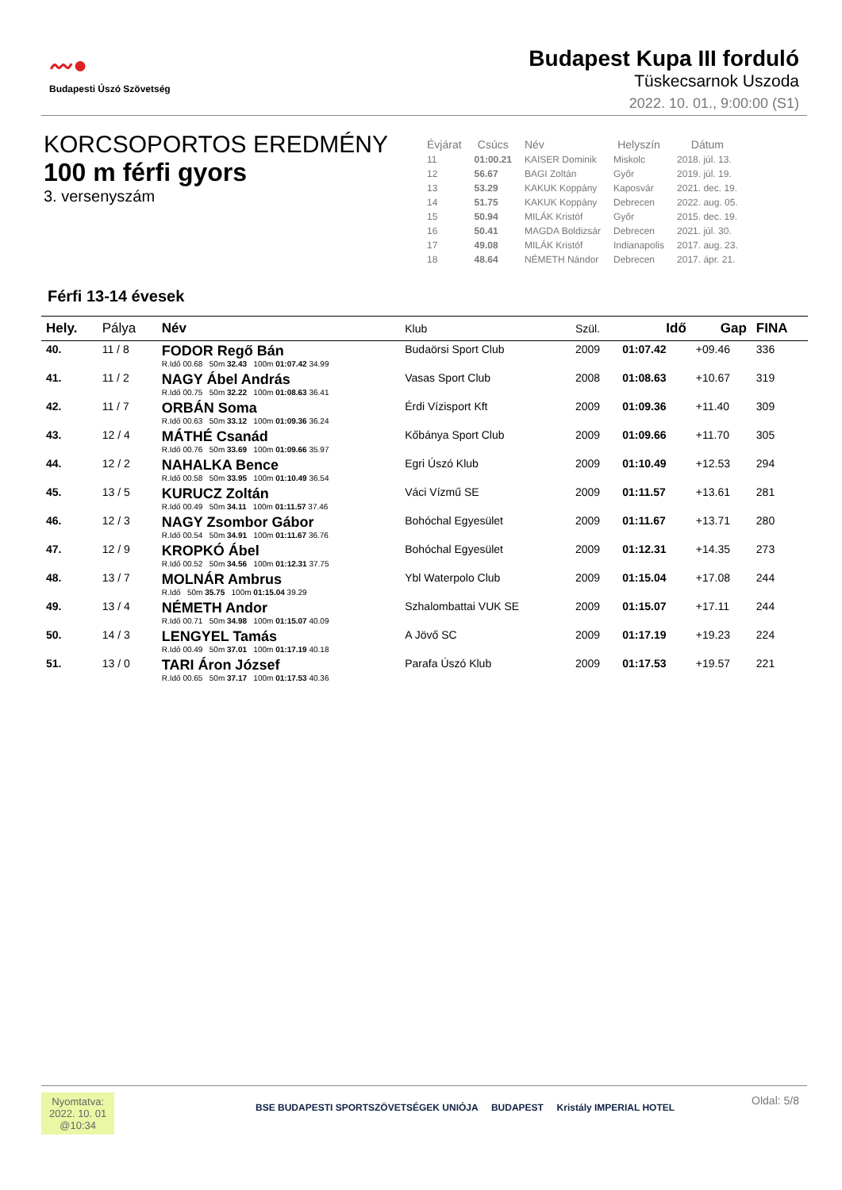〰●
Budapesti Úszó Szövetség
Budapest Kupa III forduló
Tüskecsarnok Uszoda
2022. 10. 01., 9:00:00 (S1)
KORCSOPORTOS EREDMÉNY
100 m férfi gyors
3. versenyszám
| Évjárat | Csúcs | Név | Helyszín | Dátum |
| --- | --- | --- | --- | --- |
| 11 | 01:00.21 | KAISER Dominik | Miskolc | 2018. júl. 13. |
| 12 | 56.67 | BAGI Zoltán | Győr | 2019. júl. 19. |
| 13 | 53.29 | KAKUK Koppány | Kaposvár | 2021. dec. 19. |
| 14 | 51.75 | KAKUK Koppány | Debrecen | 2022. aug. 05. |
| 15 | 50.94 | MILÁK Kristóf | Győr | 2015. dec. 19. |
| 16 | 50.41 | MAGDA Boldizsár | Debrecen | 2021. júl. 30. |
| 17 | 49.08 | MILÁK Kristóf | Indianapolis | 2017. aug. 23. |
| 18 | 48.64 | NÉMETH Nándor | Debrecen | 2017. ápr. 21. |
Férfi 13-14 évesek
| Hely. | Pálya | Név | Klub | Szül. | Idő | Gap | FINA |
| --- | --- | --- | --- | --- | --- | --- | --- |
| 40. | 11 / 8 | FODOR Regő Bán R.Idő 00.68 50m 32.43 100m 01:07.42 34.99 | Budaörsi Sport Club | 2009 | 01:07.42 | +09.46 | 336 |
| 41. | 11 / 2 | NAGY Ábel András R.Idő 00.75 50m 32.22 100m 01:08.63 36.41 | Vasas Sport Club | 2008 | 01:08.63 | +10.67 | 319 |
| 42. | 11 / 7 | ORBÁN Soma R.Idő 00.63 50m 33.12 100m 01:09.36 36.24 | Érdi Vízisport Kft | 2009 | 01:09.36 | +11.40 | 309 |
| 43. | 12 / 4 | MÁTHÉ Csanád R.Idő 00.76 50m 33.69 100m 01:09.66 35.97 | Kőbánya Sport Club | 2009 | 01:09.66 | +11.70 | 305 |
| 44. | 12 / 2 | NAHALKA Bence R.Idő 00.58 50m 33.95 100m 01:10.49 36.54 | Egri Úszó Klub | 2009 | 01:10.49 | +12.53 | 294 |
| 45. | 13 / 5 | KURUCZ Zoltán R.Idő 00.49 50m 34.11 100m 01:11.57 37.46 | Váci Vízmű SE | 2009 | 01:11.57 | +13.61 | 281 |
| 46. | 12 / 3 | NAGY Zsombor Gábor R.Idő 00.54 50m 34.91 100m 01:11.67 36.76 | Bohóchal Egyesület | 2009 | 01:11.67 | +13.71 | 280 |
| 47. | 12 / 9 | KROPKÓ Ábel R.Idő 00.52 50m 34.56 100m 01:12.31 37.75 | Bohóchal Egyesület | 2009 | 01:12.31 | +14.35 | 273 |
| 48. | 13 / 7 | MOLNÁR Ambrus R.Idő 50m 35.75 100m 01:15.04 39.29 | Ybl Waterpolo Club | 2009 | 01:15.04 | +17.08 | 244 |
| 49. | 13 / 4 | NÉMETH Andor R.Idő 00.71 50m 34.98 100m 01:15.07 40.09 | Szhalombattai VUK SE | 2009 | 01:15.07 | +17.11 | 244 |
| 50. | 14 / 3 | LENGYEL Tamás R.Idő 00.49 50m 37.01 100m 01:17.19 40.18 | A Jövő SC | 2009 | 01:17.19 | +19.23 | 224 |
| 51. | 13 / 0 | TARI Áron József R.Idő 00.65 50m 37.17 100m 01:17.53 40.36 | Parafa Úszó Klub | 2009 | 01:17.53 | +19.57 | 221 |
Nyomtatva:
2022. 10. 01
@10:34
BSE BUDAPESTI SPORTSZÖVETSÉGEK UNIÓJA BUDAPEST Kristály IMPERIAL HOTEL
Oldal: 5/8